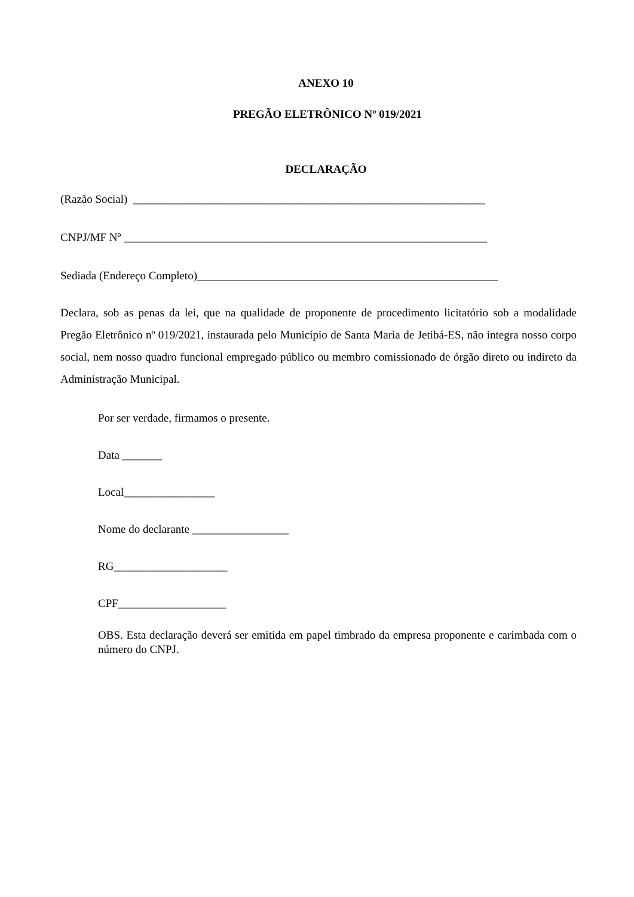ANEXO 10
PREGÃO ELETRÔNICO Nº 019/2021
DECLARAÇÃO
(Razão Social) ______________________________________________________________
CNPJ/MF Nº ________________________________________________________________
Sediada (Endereço Completo)_____________________________________________________
Declara, sob as penas da lei, que na qualidade de proponente de procedimento licitatório sob a modalidade Pregão Eletrônico nº 019/2021, instaurada pelo Município de Santa Maria de Jetibá-ES, não integra nosso corpo social, nem nosso quadro funcional empregado público ou membro comissionado de órgão direto ou indireto da Administração Municipal.
Por ser verdade, firmamos o presente.
Data _______
Local________________
Nome do declarante _________________
RG____________________
CPF___________________
OBS. Esta declaração deverá ser emitida em papel timbrado da empresa proponente e carimbada com o número do CNPJ.